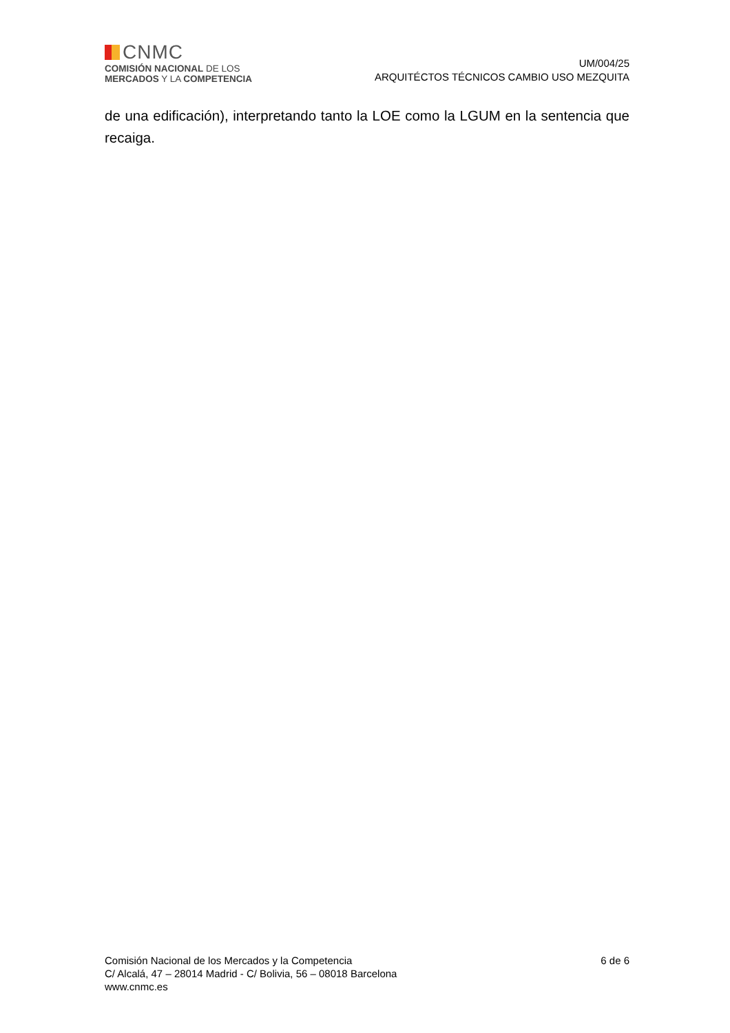CNMC
COMISIÓN NACIONAL DE LOS
MERCADOS Y LA COMPETENCIA
UM/004/25
ARQUITÉCTOS TÉCNICOS CAMBIO USO MEZQUITA
de una edificación), interpretando tanto la LOE como la LGUM en la sentencia que recaiga.
Comisión Nacional de los Mercados y la Competencia
C/ Alcalá, 47 – 28014 Madrid - C/ Bolivia, 56 – 08018 Barcelona
www.cnmc.es
6 de 6